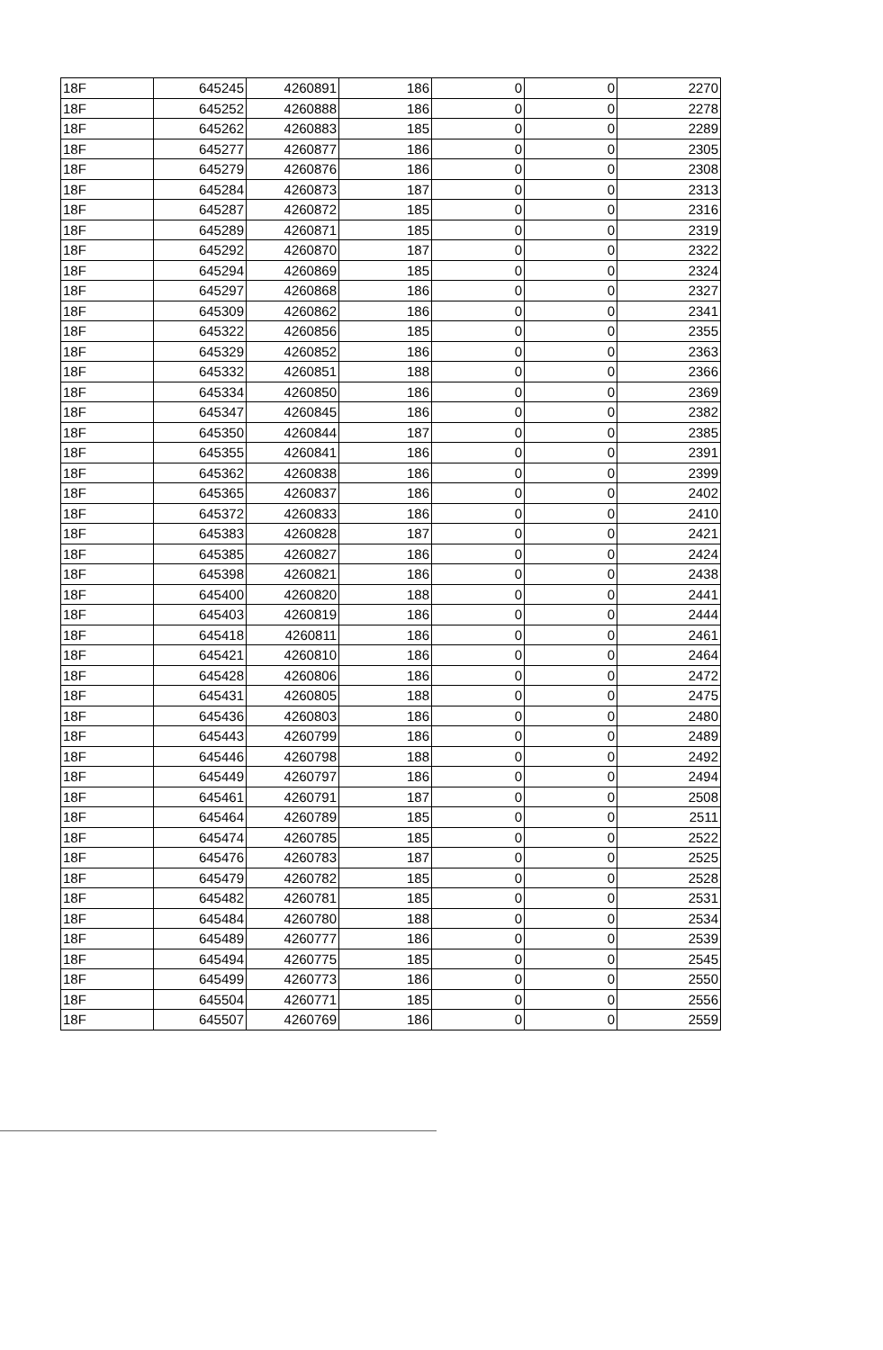| 18F | 645245 | 4260891 | 186 | 0 | 0 | 2270 |
| 18F | 645252 | 4260888 | 186 | 0 | 0 | 2278 |
| 18F | 645262 | 4260883 | 185 | 0 | 0 | 2289 |
| 18F | 645277 | 4260877 | 186 | 0 | 0 | 2305 |
| 18F | 645279 | 4260876 | 186 | 0 | 0 | 2308 |
| 18F | 645284 | 4260873 | 187 | 0 | 0 | 2313 |
| 18F | 645287 | 4260872 | 185 | 0 | 0 | 2316 |
| 18F | 645289 | 4260871 | 185 | 0 | 0 | 2319 |
| 18F | 645292 | 4260870 | 187 | 0 | 0 | 2322 |
| 18F | 645294 | 4260869 | 185 | 0 | 0 | 2324 |
| 18F | 645297 | 4260868 | 186 | 0 | 0 | 2327 |
| 18F | 645309 | 4260862 | 186 | 0 | 0 | 2341 |
| 18F | 645322 | 4260856 | 185 | 0 | 0 | 2355 |
| 18F | 645329 | 4260852 | 186 | 0 | 0 | 2363 |
| 18F | 645332 | 4260851 | 188 | 0 | 0 | 2366 |
| 18F | 645334 | 4260850 | 186 | 0 | 0 | 2369 |
| 18F | 645347 | 4260845 | 186 | 0 | 0 | 2382 |
| 18F | 645350 | 4260844 | 187 | 0 | 0 | 2385 |
| 18F | 645355 | 4260841 | 186 | 0 | 0 | 2391 |
| 18F | 645362 | 4260838 | 186 | 0 | 0 | 2399 |
| 18F | 645365 | 4260837 | 186 | 0 | 0 | 2402 |
| 18F | 645372 | 4260833 | 186 | 0 | 0 | 2410 |
| 18F | 645383 | 4260828 | 187 | 0 | 0 | 2421 |
| 18F | 645385 | 4260827 | 186 | 0 | 0 | 2424 |
| 18F | 645398 | 4260821 | 186 | 0 | 0 | 2438 |
| 18F | 645400 | 4260820 | 188 | 0 | 0 | 2441 |
| 18F | 645403 | 4260819 | 186 | 0 | 0 | 2444 |
| 18F | 645418 | 4260811 | 186 | 0 | 0 | 2461 |
| 18F | 645421 | 4260810 | 186 | 0 | 0 | 2464 |
| 18F | 645428 | 4260806 | 186 | 0 | 0 | 2472 |
| 18F | 645431 | 4260805 | 188 | 0 | 0 | 2475 |
| 18F | 645436 | 4260803 | 186 | 0 | 0 | 2480 |
| 18F | 645443 | 4260799 | 186 | 0 | 0 | 2489 |
| 18F | 645446 | 4260798 | 188 | 0 | 0 | 2492 |
| 18F | 645449 | 4260797 | 186 | 0 | 0 | 2494 |
| 18F | 645461 | 4260791 | 187 | 0 | 0 | 2508 |
| 18F | 645464 | 4260789 | 185 | 0 | 0 | 2511 |
| 18F | 645474 | 4260785 | 185 | 0 | 0 | 2522 |
| 18F | 645476 | 4260783 | 187 | 0 | 0 | 2525 |
| 18F | 645479 | 4260782 | 185 | 0 | 0 | 2528 |
| 18F | 645482 | 4260781 | 185 | 0 | 0 | 2531 |
| 18F | 645484 | 4260780 | 188 | 0 | 0 | 2534 |
| 18F | 645489 | 4260777 | 186 | 0 | 0 | 2539 |
| 18F | 645494 | 4260775 | 185 | 0 | 0 | 2545 |
| 18F | 645499 | 4260773 | 186 | 0 | 0 | 2550 |
| 18F | 645504 | 4260771 | 185 | 0 | 0 | 2556 |
| 18F | 645507 | 4260769 | 186 | 0 | 0 | 2559 |